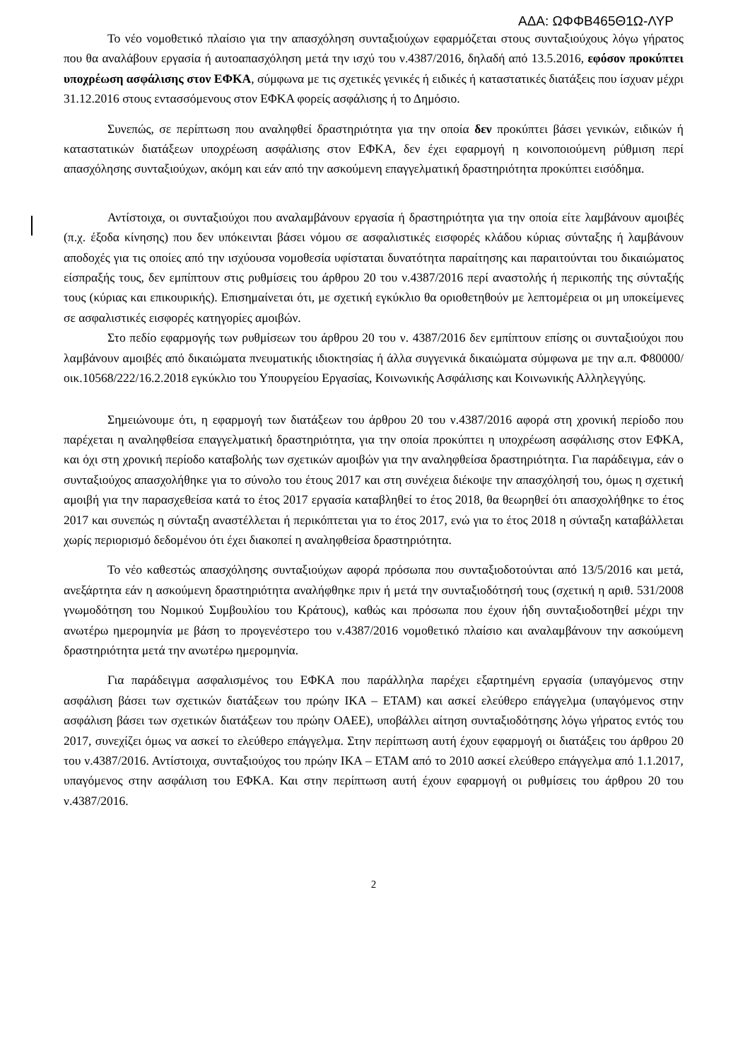ΑΔΑ: ΩΦΦΒ465Θ1Ω-ΛΥΡ
Το νέο νομοθετικό πλαίσιο για την απασχόληση συνταξιούχων εφαρμόζεται στους συνταξιούχους λόγω γήρατος που θα αναλάβουν εργασία ή αυτοαπασχόληση μετά την ισχύ του ν.4387/2016, δηλαδή από 13.5.2016, εφόσον προκύπτει υποχρέωση ασφάλισης στον ΕΦΚΑ, σύμφωνα με τις σχετικές γενικές ή ειδικές ή καταστατικές διατάξεις που ίσχυαν μέχρι 31.12.2016 στους εντασσόμενους στον ΕΦΚΑ φορείς ασφάλισης ή το Δημόσιο.
Συνεπώς, σε περίπτωση που αναληφθεί δραστηριότητα για την οποία δεν προκύπτει βάσει γενικών, ειδικών ή καταστατικών διατάξεων υποχρέωση ασφάλισης στον ΕΦΚΑ, δεν έχει εφαρμογή η κοινοποιούμενη ρύθμιση περί απασχόλησης συνταξιούχων, ακόμη και εάν από την ασκούμενη επαγγελματική δραστηριότητα προκύπτει εισόδημα.
Αντίστοιχα, οι συνταξιούχοι που αναλαμβάνουν εργασία ή δραστηριότητα για την οποία είτε λαμβάνουν αμοιβές (π.χ. έξοδα κίνησης) που δεν υπόκεινται βάσει νόμου σε ασφαλιστικές εισφορές κλάδου κύριας σύνταξης ή λαμβάνουν αποδοχές για τις οποίες από την ισχύουσα νομοθεσία υφίσταται δυνατότητα παραίτησης και παραιτούνται του δικαιώματος είσπραξής τους, δεν εμπίπτουν στις ρυθμίσεις του άρθρου 20 του ν.4387/2016 περί αναστολής ή περικοπής της σύνταξής τους (κύριας και επικουρικής). Επισημαίνεται ότι, με σχετική εγκύκλιο θα οριοθετηθούν με λεπτομέρεια οι μη υποκείμενες σε ασφαλιστικές εισφορές κατηγορίες αμοιβών.
Στο πεδίο εφαρμογής των ρυθμίσεων του άρθρου 20 του ν. 4387/2016 δεν εμπίπτουν επίσης οι συνταξιούχοι που λαμβάνουν αμοιβές από δικαιώματα πνευματικής ιδιοκτησίας ή άλλα συγγενικά δικαιώματα σύμφωνα με την α.π. Φ80000/οικ.10568/222/16.2.2018 εγκύκλιο του Υπουργείου Εργασίας, Κοινωνικής Ασφάλισης και Κοινωνικής Αλληλεγγύης.
Σημειώνουμε ότι, η εφαρμογή των διατάξεων του άρθρου 20 του ν.4387/2016 αφορά στη χρονική περίοδο που παρέχεται η αναληφθείσα επαγγελματική δραστηριότητα, για την οποία προκύπτει η υποχρέωση ασφάλισης στον ΕΦΚΑ, και όχι στη χρονική περίοδο καταβολής των σχετικών αμοιβών για την αναληφθείσα δραστηριότητα. Για παράδειγμα, εάν ο συνταξιούχος απασχολήθηκε για το σύνολο του έτους 2017 και στη συνέχεια διέκοψε την απασχόλησή του, όμως η σχετική αμοιβή για την παρασχεθείσα κατά το έτος 2017 εργασία καταβληθεί το έτος 2018, θα θεωρηθεί ότι απασχολήθηκε το έτος 2017 και συνεπώς η σύνταξη αναστέλλεται ή περικόπτεται για το έτος 2017, ενώ για το έτος 2018 η σύνταξη καταβάλλεται χωρίς περιορισμό δεδομένου ότι έχει διακοπεί η αναληφθείσα δραστηριότητα.
Το νέο καθεστώς απασχόλησης συνταξιούχων αφορά πρόσωπα που συνταξιοδοτούνται από 13/5/2016 και μετά, ανεξάρτητα εάν η ασκούμενη δραστηριότητα αναλήφθηκε πριν ή μετά την συνταξιοδότησή τους (σχετική η αριθ. 531/2008 γνωμοδότηση του Νομικού Συμβουλίου του Κράτους), καθώς και πρόσωπα που έχουν ήδη συνταξιοδοτηθεί μέχρι την ανωτέρω ημερομηνία με βάση το προγενέστερο του ν.4387/2016 νομοθετικό πλαίσιο και αναλαμβάνουν την ασκούμενη δραστηριότητα μετά την ανωτέρω ημερομηνία.
Για παράδειγμα ασφαλισμένος του ΕΦΚΑ που παράλληλα παρέχει εξαρτημένη εργασία (υπαγόμενος στην ασφάλιση βάσει των σχετικών διατάξεων του πρώην ΙΚΑ – ΕΤΑΜ) και ασκεί ελεύθερο επάγγελμα (υπαγόμενος στην ασφάλιση βάσει των σχετικών διατάξεων του πρώην ΟΑΕΕ), υποβάλλει αίτηση συνταξιοδότησης λόγω γήρατος εντός του 2017, συνεχίζει όμως να ασκεί το ελεύθερο επάγγελμα. Στην περίπτωση αυτή έχουν εφαρμογή οι διατάξεις του άρθρου 20 του ν.4387/2016. Αντίστοιχα, συνταξιούχος του πρώην ΙΚΑ – ΕΤΑΜ από το 2010 ασκεί ελεύθερο επάγγελμα από 1.1.2017, υπαγόμενος στην ασφάλιση του ΕΦΚΑ. Και στην περίπτωση αυτή έχουν εφαρμογή οι ρυθμίσεις του άρθρου 20 του ν.4387/2016.
2